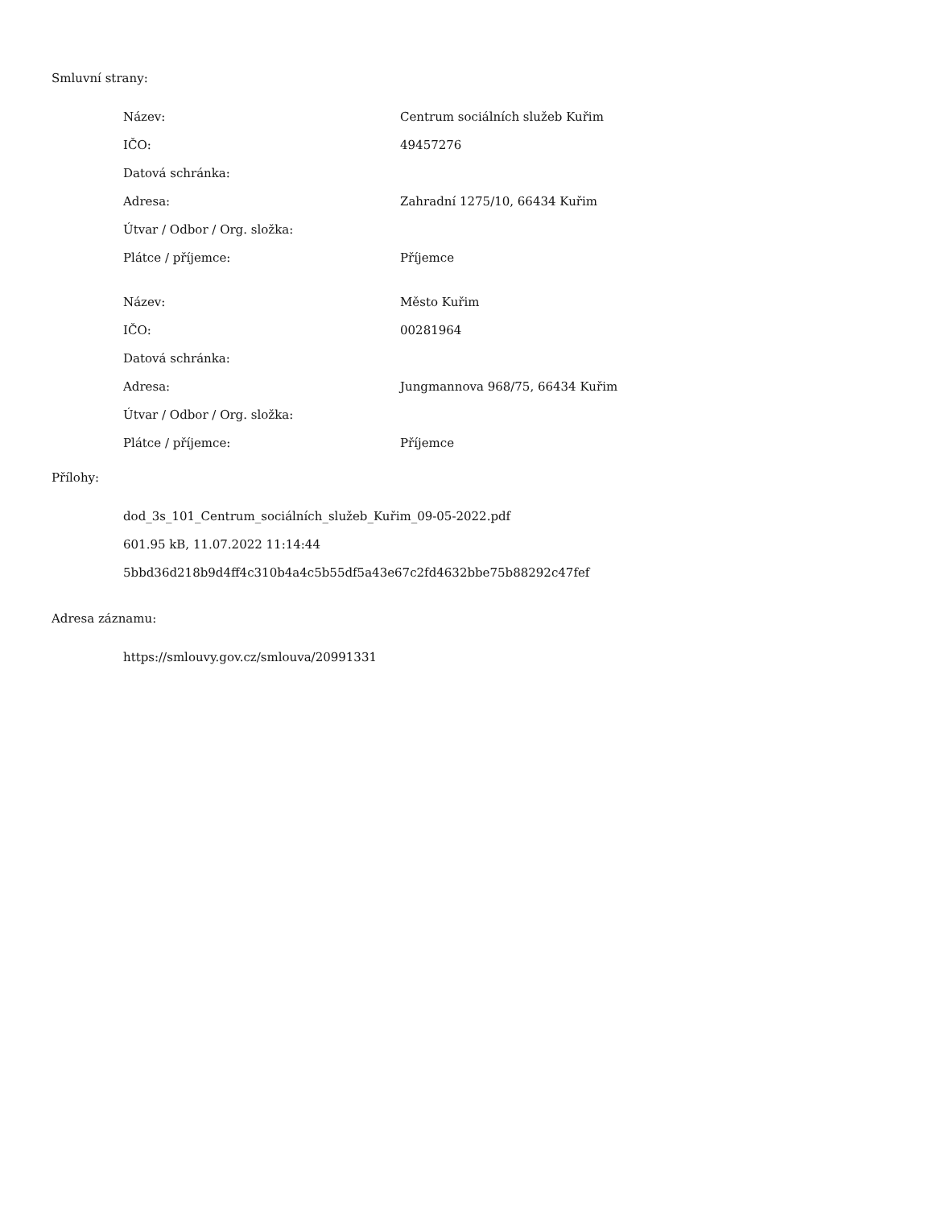Smluvní strany:
| Název: | Centrum sociálních služeb Kuřim |
| IČO: | 49457276 |
| Datová schránka: | |
| Adresa: | Zahradní 1275/10, 66434 Kuřim |
| Útvar / Odbor / Org. složka: | |
| Plátce / příjemce: | Příjemce |
| Název: | Město Kuřim |
| IČO: | 00281964 |
| Datová schránka: | |
| Adresa: | Jungmannova 968/75, 66434 Kuřim |
| Útvar / Odbor / Org. složka: | |
| Plátce / příjemce: | Příjemce |
Přílohy:
dod_3s_101_Centrum_sociálních_služeb_Kuřim_09-05-2022.pdf
601.95 kB, 11.07.2022 11:14:44
5bbd36d218b9d4ff4c310b4a4c5b55df5a43e67c2fd4632bbe75b88292c47fef
Adresa záznamu:
https://smlouvy.gov.cz/smlouva/20991331